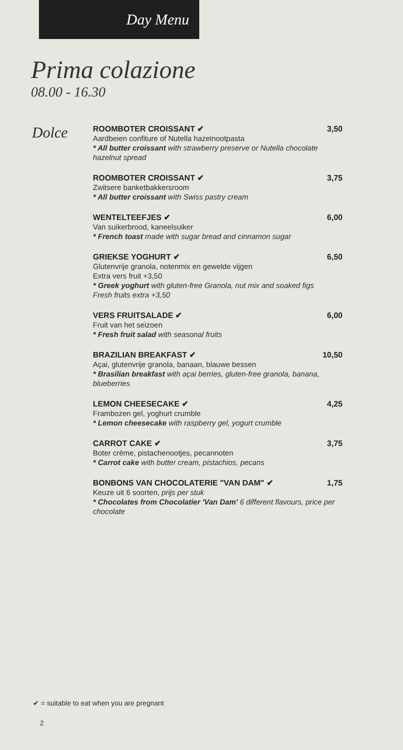Day Menu
Prima colazione
08.00 - 16.30
Dolce
ROOMBOTER CROISSANT ✔ 3,50
Aardbeien confiture of Nutella hazelnootpasta
* All butter croissant with strawberry preserve or Nutella chocolate hazelnut spread
ROOMBOTER CROISSANT ✔ 3,75
Zwitsere banketbakkersroom
* All butter croissant with Swiss pastry cream
WENTELTEEFJES ✔ 6,00
Van suikerbrood, kaneelsuiker
* French toast made with sugar bread and cinnamon sugar
GRIEKSE YOGHURT ✔ 6,50
Glutenvrije granola, notenmix en gewelde vijgen
Extra vers fruit +3,50
* Greek yoghurt with gluten-free Granola, nut mix and soaked figs
Fresh fruits extra +3,50
VERS FRUITSALADE ✔ 6,00
Fruit van het seizoen
* Fresh fruit salad with seasonal fruits
BRAZILIAN BREAKFAST ✔ 10,50
Açai, glutenvrije granola, banaan, blauwe bessen
* Brasilian breakfast with açai berries, gluten-free granola, banana, blueberries
LEMON CHEESECAKE ✔ 4,25
Frambozen gel, yoghurt crumble
* Lemon cheesecake with raspberry gel, yogurt crumble
CARROT CAKE ✔ 3,75
Boter crème, pistachenootjes, pecannoten
* Carrot cake with butter cream, pistachios, pecans
BONBONS VAN CHOCOLATERIE "VAN DAM" ✔ 1,75
Keuze uit 6 soorten, prijs per stuk
* Chocolates from Chocolatier 'Van Dam' 6 different flavours, price per chocolate
✔ = suitable to eat when you are pregnant
2